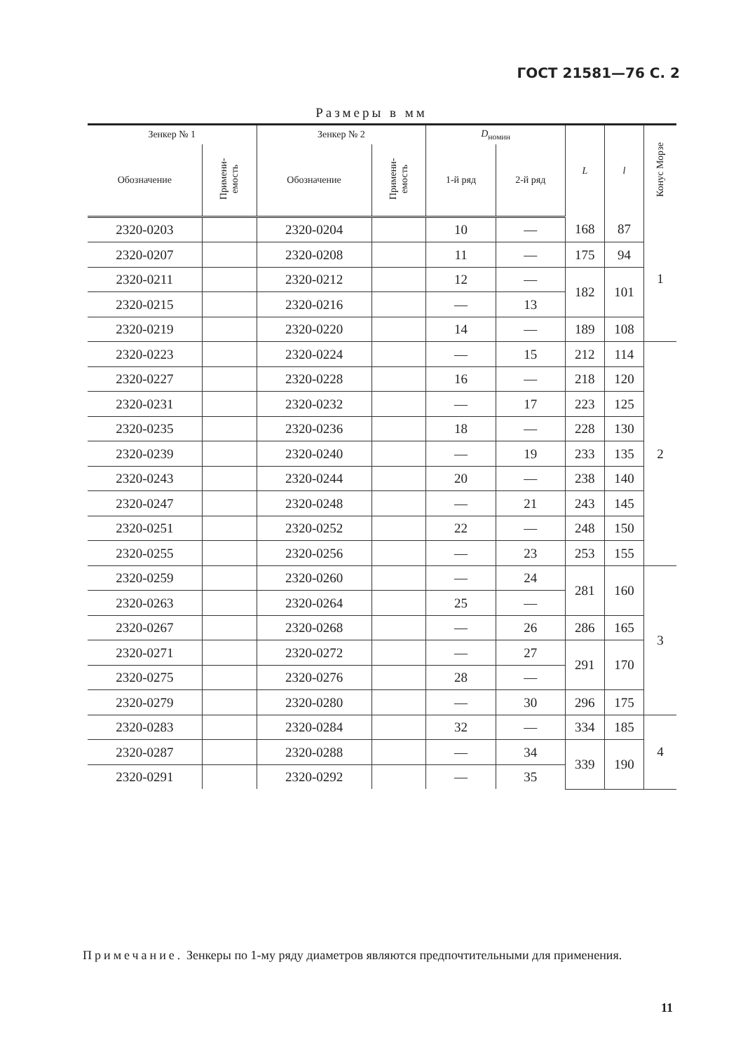ГОСТ 21581—76 С. 2
Размеры в мм
| Зенкер № 1 | | Зенкер № 2 | | D<sub>номин</sub> | | L | l | Конус Морзе |
| --- | --- | --- | --- | --- | --- | --- | --- | --- |
| Обозначение | Примени-емость | Обозначение | Примени-емость | 1-й ряд | 2-й ряд | | | |
| 2320-0203 | | 2320-0204 | | 10 | — | 168 | 87 | 1 |
| 2320-0207 | | 2320-0208 | | 11 | — | 175 | 94 | |
| 2320-0211 | | 2320-0212 | | 12 | — | 182 | 101 | |
| 2320-0215 | | 2320-0216 | | — | 13 | | | |
| 2320-0219 | | 2320-0220 | | 14 | — | 189 | 108 | |
| 2320-0223 | | 2320-0224 | | — | 15 | 212 | 114 | 2 |
| 2320-0227 | | 2320-0228 | | 16 | — | 218 | 120 | |
| 2320-0231 | | 2320-0232 | | — | 17 | 223 | 125 | |
| 2320-0235 | | 2320-0236 | | 18 | — | 228 | 130 | |
| 2320-0239 | | 2320-0240 | | — | 19 | 233 | 135 | |
| 2320-0243 | | 2320-0244 | | 20 | — | 238 | 140 | |
| 2320-0247 | | 2320-0248 | | — | 21 | 243 | 145 | |
| 2320-0251 | | 2320-0252 | | 22 | — | 248 | 150 | |
| 2320-0255 | | 2320-0256 | | — | 23 | 253 | 155 | |
| 2320-0259 | | 2320-0260 | | — | 24 | 281 | 160 | 3 |
| 2320-0263 | | 2320-0264 | | 25 | — | | | |
| 2320-0267 | | 2320-0268 | | — | 26 | 286 | 165 | |
| 2320-0271 | | 2320-0272 | | — | 27 | 291 | 170 | |
| 2320-0275 | | 2320-0276 | | 28 | — | | | |
| 2320-0279 | | 2320-0280 | | — | 30 | 296 | 175 | |
| 2320-0283 | | 2320-0284 | | 32 | — | 334 | 185 | 4 |
| 2320-0287 | | 2320-0288 | | — | 34 | 339 | 190 | |
| 2320-0291 | | 2320-0292 | | — | 35 | | | |
Примечание. Зенкеры по 1-му ряду диаметров являются предпочтительными для применения.
11